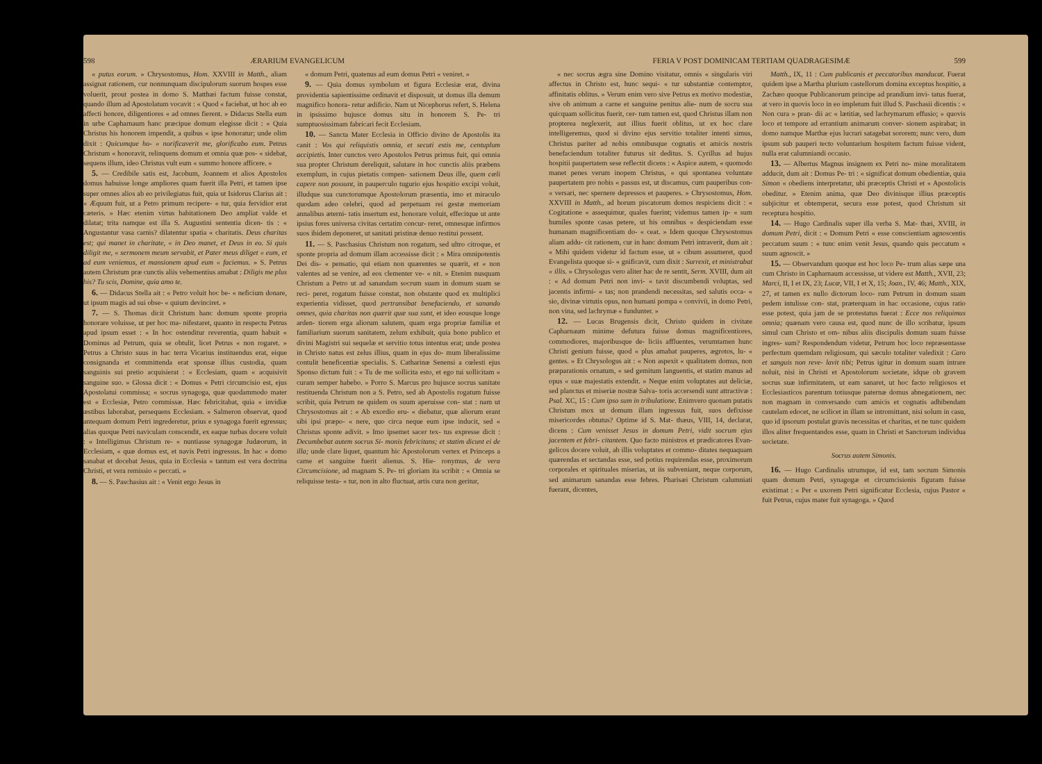598 ÆRARIUM EVANGELICUM
« putus eorum. » Chrysostomus, Hom. XXVIII in Matth., aliam assignat rationem, cur nonnunquam discipulorum suorum hospes esse voluerit, prout postea in domo S. Matthæi factum fuisse constat, quando illum ad Apostolatum vocavit : « Quod « faciebat, ut hoc ab eo affecti honore, diligentiores « ad omnes fierent. » Didacus Stella eum in urbe Capharnaum hanc præcipue domum elegisse dicit : « Quia Christus his honorem impendit, a quibus « ipse honoratur; unde olim dixit : Quicumque ho- « norificaverit me, glorificabo eum. Petrus Christum « honoravit, relinquens domum et omnia quæ pos- « sidebat, sequens illum, ideo Christus vult eum « summo honore afficere. »
5. — Credibile satis est, Jacobum, Joannem et alios Apostolos domus habuisse longe ampliores quam fuerit illa Petri, et tamen ipse super omnes alios ab eo privilegiatus fuit, quia ut Isidorus Clarius ait : « Æquum fuit, ut a Petro primum recipere- « tur, quia fervidior erat cæteris. » Hæc etenim virtus habitationem Deo ampliat valde et dilatat; trita namque est illa S. Augustini sententia dicen- tis : « Angustantur vasa carnis? dilatentur spatia « charitatis. Deus charitas est; qui manet in charitate, « in Deo manet, et Deus in eo. Si quis diligit me, « sermonem meum servabit, et Pater meus diliget « eum, et ad eum veniemus, et mansionem apud eum « faciemus. » S. Petrus autem Christum præ cunctis aliis vehementius amabat : Diligis me plus his? Tu scis, Domine, quia amo te.
6. — Didacus Stella ait : « Petro voluit hoc be- « neficium donare, ut ipsum magis ad sui obse- « quium devinciret. »
7. — S. Thomas dicit Christum hanc domum sponte propria honorare voluisse, ut per hoc ma- nifestaret, quanto in respectu Petrus apud ipsum esset : « In hoc ostenditur reverentia, quam habuit « Dominus ad Petrum, quia se obtulit, licet Petrus « non rogaret. » Petrus a Christo suus in hac terra Vicarius instituendus erat, eique consignanda et committenda erat sponsæ illius custodia, quam sanguinis sui pretio acquisierat : « Ecclesiam, quam « acquisivit sanguine suo. » Glossa dicit : « Domus « Petri circumcisio est, ejus Apostolatui commissa; « socrus synagoga, quæ quodammodo mater est « Ecclesiæ, Petro commissæ. Hæc febricitabat, quia « invidiæ æstibus laborabat, persequens Ecclesiam. » Salmeron observat, quod antequam domum Petri ingrederetur, prius e synagoga fuerit egressus; alias quoque Petri naviculam conscendit, ex eaque turbas docere voluit : « Intelligimus Christum re- « nuntiasse synagogæ Judæorum, in Ecclesiam, « quæ domus est, et navis Petri ingressus. In hac « domo sanabat et docebat Jesus, quia in Ecclesia « tantum est vera doctrina Christi, et vera remissio « peccati. »
8. — S. Paschasius ait : « Venit ergo Jesus in
« domum Petri, quatenus ad eum domus Petri « veniret. »
9. — Quia domus symbolum et figura Ecclesiæ erat, divina providentia sapientissime ordinavit et disposuit, ut domus illa demum magnifico honora- retur ædificio. Nam ut Nicephorus refert, S. Helena in ipsissimo hujusce domus situ in honorem S. Pe- tri sumptuosissimam fabricari fecit Ecclesiam.
10. — Sancta Mater Ecclesia in Officio divino de Apostolis ita canit : Vos qui reliquistis omnia, et secuti estis me, centuplum accipietis. Inter cunctos vero Apostolos Petrus primus fuit, qui omnia sua propter Christum dereliquit, salutare in hoc cunctis aliis præbens exemplum, in cujus pietatis compen- sationem Deus ille, quem cœli capere non possunt, in pauperculo tugurio ejus hospitio excipi voluit, illudque sua cunctorumque Apostolorum præsentia, imo et miraculo quodam adeo celebri, quod ad perpetuam rei gestæ memoriam annalibus æterni- tatis insertum est, honorare voluit, effecitque ut ante ipsius fores universa civitas certatim concur- reret, omnesque infirmos suos ibidem deponeret, ut sanitati pristinæ denuo restitui possent.
11. — S. Paschasius Christum non rogatum, sed ultro citroque, et sponte propria ad domum illam accessisse dicit : « Mira omnipotentis Dei dis- « pensatio, qui etiam non quærentes se quærit, et « non valentes ad se venire, ad eos clementer ve- « nit. » Etenim nusquam Christum a Petro ut ad sanandam socrum suam in domum suam se reci- peret, rogatum fuisse constat, non obstante quod ex multiplici experientia vidisset, quod pertransibat benefaciendo, et sanando omnes, quia charitas non quærit quæ sua sunt, et ideo eousque longe arden- tiorem erga aliorum salutem, quam erga propriæ familiæ et familiarium suorum sanitatem, zelum exhibuit, quia bono publico et divini Magistri sui sequelæ et servitio totus intentus erat; unde postea in Christo natus est zelus illius, quam in ejus do- mum liberalissime contulit beneficentiæ specialis. S. Catharinæ Senensi a cœlesti ejus Sponso dictum fuit : « Tu de me sollicita esto, et ego tui sollicitam « curam semper habebo. » Porro S. Marcus pro hujusce socrus sanitate restituenda Christum non a S. Petro, sed ab Apostolis rogatum fuisse scribit, quia Petrum ne quidem os suum aperuisse con- stat : nam ut Chrysostomus ait : « Ab exordio eru- « diebatur, quæ aliorum erant sibi ipsi præpo- « nere, quo circa neque eum ipse inducit, sed « Christus sponte adivit. » Imo ipsemet sacer tex- tus expresse dicit : Decumbebat autem socrus Si- monis febricitans; et statim dicunt ei de illa; unde clare liquet, quantum hic Apostolorum vertex et Princeps a carne et sanguine fuerit alienus. S. Hie- ronymus, de vera Circumcisione, ad magnam S. Pe- tri gloriam ita scribit : « Omnia se reliquisse testa- « tur, non in alto fluctuat, artis cura non geritur,
FERIA V POST DOMINICAM TERTIAM QUADRAGESIMÆ 599
« nec socrus ægra sine Domino visitatur, omnis « singularis viri affectus in Christo est, hunc sequi- « tur substantiæ contemptor, affinitatis oblitus. » Verum enim vero sive Petrus ex motivo modestiæ, sive ob animum a carne et sanguine penitus alie- num de socru sua quicquam sollicitus fuerit, cer- tum tamen est, quod Christus illam non propterea neglexerit, aut illius fuerit oblitus, ut ex hoc clare intelligeremus, quod si divino ejus servitio totaliter intenti simus, Christus pariter ad nobis omnibusque cognatis et amicis nostris benefaciendum totaliter futurus sit deditus. S. Cyrillus ad hujus hospitii paupertatem sese reflectit dicens : « Aspice autem, « quomodo manet penes verum inopem Christus, « qui spontanea voluntate paupertatem pro nobis « passus est, ut discamus, cum pauperibus con- « versari, nec spernere depressos et pauperes. » Chrysostomus, Hom. XXVIII in Matth., ad horum piscatorum domos respiciens dicit : « Cogitatione « assequimur, quales fuerint; videmus tamen ip- « sum humiles sponte casas petere, ut his omnibus « despiciendam esse humanam magnificentiam do- « ceat. » Idem quoque Chrysostomus aliam addu- cit rationem, cur in hanc domum Petri intraverit, dum ait : « Mihi quidem videtur id factum esse, ut « cibum assumeret, quod Evangelista quoque si- « gnificavit, cum dixit : Surrexit, et ministrabat « illis. » Chrysologus vero aliter hac de re sentit, Serm. XVIII, dum ait : « Ad domum Petri non invi- « tavit discumbendi voluptas, sed jacentis infirmi- « tas; non prandendi necessitas, sed salutis occa- « sio, divinæ virtutis opus, non humani pompa « convivii, in domo Petri, non vina, sed lachrymæ « fundunter. »
12. — Lucas Brugensis dicit, Christo quidem in civitate Capharnaum minime defutura fuisse domus magnificentiores, commodiores, majoribusque de- liciis affluentes, verumtamen hunc Christi genium fuisse, quod « plus amabat pauperes, ægrotos, lu- « gentes. » Et Chrysologus ait : « Non aspexit « qualitatem domus, non præparationis ornatum, « sed gemitum languentis, et statim manus ad opus « suæ majestatis extendit. » Neque enim voluptates aut deliciæ, sed planctus et miseriæ nostræ Salva- toris accersendi sunt attractivæ : Psal. XC, 15 : Cum ipso sum in tribulatione. Enimvero quonam putatis Christum mox ut domum illam ingressus fuit, suos defixisse misericordes obtutus? Optime id S. Mat- thæus, VIII, 14, declarat, dicens : Cum venisset Jesus in domum Petri, vidit socrum ejus jacentem et febri- citantem. Quo facto ministros et prædicatores Evan- gelicos docere voluit, ab illis voluptates et commo- ditates nequaquam quærendas et sectandas esse, sed potius requirendas esse, proximorum corporales et spirituales miserias, ut iis subveniant, neque corporum, sed animarum sanandas esse febres. Pharisæi Christum calumniati fuerant, dicentes,
Matth., IX, 11 : Cum publicanis et peccatoribus manducat. Fuerat quidem ipse a Martha plurium castellorum domina exceptus hospitio, a Zachæo quoque Publicanorum principe ad prandium invi- tatus fuerat, at vero in quovis loco in eo impletum fuit illud S. Paschasii dicentis : « Non cura » pran- dii ac « lætitiæ, sed lachrymarum effusio; » quovis loco et tempore ad errantium animarum conver- sionem aspirabat; in domo namque Marthæ ejus lucrari satagebat sororem; nunc vero, dum ipsum sub pauperi tecto voluntarium hospitem factum fuisse vident, nulla erat calumniandi occasio.
13. — Albertus Magnus insignem ex Petri no- mine moralitatem adducit, dum ait : Domus Pe- tri : « significat domum obedientiæ, quia Simon « obediens interpretatur, ubi præceptis Christi et « Apostolicis obeditur. » Etenim anima, quæ Deo divinisque illius præceptis subjicitur et obtemperat, secura esse potest, quod Christum sit receptura hospitio.
14. — Hugo Cardinalis super illa verba S. Mat- thæi, XVIII, in domum Petri, dicit : « Domum Petri « esse conscientiam agnoscentis peccatum suum : « tunc enim venit Jesus, quando quis peccatum « suum agnoscit. »
15. — Observandum quoque est hoc loco Pe- trum alias sæpe una cum Christo in Capharnaum accessisse, ut videre est Matth., XVII, 23; Marci, II, I et IX, 23; Lucæ, VII, I et X, 15; Joan., IV, 46; Matth., XIX, 27, et tamen ex nullo dictorum loco- rum Petrum in domum suam pedem intulisse con- stat, præterquam in hac occasione, cujus ratio esse potest, quia jam de se protestatus fuerat : Ecce nos reliquimus omnia; quænam vero causa est, quod nunc de illo scribatur, ipsum simul cum Christo et om- nibus aliis discipulis domum suam fuisse ingres- sum? Respondendum videtur, Petrum hoc loco repræsentasse perfectum quemdam religiosum, qui sæculo totaliter valedixit : Caro et sanguis non reve- lavit tibi; Petrus igitur in domum suam intrare noluit, nisi in Christi et Apostolorum societate, idque ob gravem socrus suæ infirmitatem, ut eam sanaret, ut hoc facto religiosos et Ecclesiasticos parentum totiusque paternæ domus abnegationem, nec non magnam in conversando cum amicis et cognatis adhibendam cautelam edocet, ne scilicet in illam se intromittant, nisi solum in casu, quo id ipsorum postulat gravis necessitas et charitas, et ne tunc quidem illos aliter frequentandos esse, quam in Christi et Sanctorum individua societate.
Socrus autem Simonis.
16. — Hugo Cardinalis utrumque, id est, tam socrum Simonis quam domum Petri, synagogæ et circumcisionis figuram fuisse existimat : « Per « uxorem Petri significatur Ecclesia, cujus Pastor « fuit Petrus, cujus mater fuit synagoga. » Quod